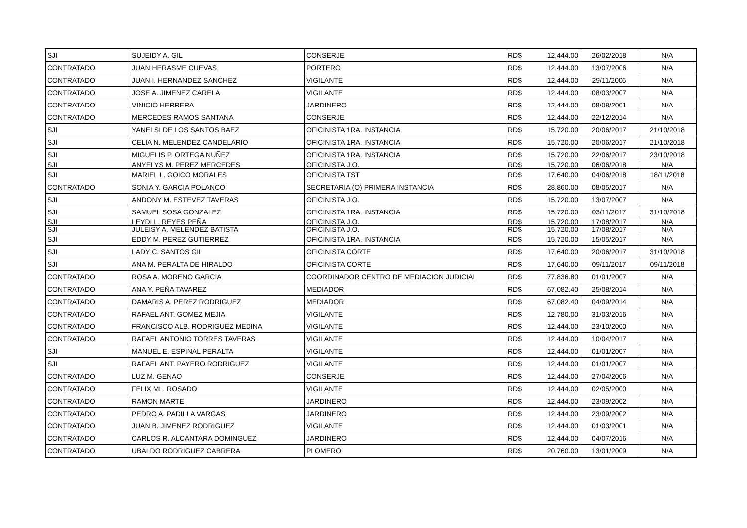| SJI | SUJEIDY A. GIL | CONSERJE | RD$ | 12,444.00 | 26/02/2018 | N/A |
| CONTRATADO | JUAN HERASME CUEVAS | PORTERO | RD$ | 12,444.00 | 13/07/2006 | N/A |
| CONTRATADO | JUAN I. HERNANDEZ SANCHEZ | VIGILANTE | RD$ | 12,444.00 | 29/11/2006 | N/A |
| CONTRATADO | JOSE A. JIMENEZ CARELA | VIGILANTE | RD$ | 12,444.00 | 08/03/2007 | N/A |
| CONTRATADO | VINICIO HERRERA | JARDINERO | RD$ | 12,444.00 | 08/08/2001 | N/A |
| CONTRATADO | MERCEDES RAMOS SANTANA | CONSERJE | RD$ | 12,444.00 | 22/12/2014 | N/A |
| SJI | YANELSI DE LOS SANTOS BAEZ | OFICINISTA 1RA. INSTANCIA | RD$ | 15,720.00 | 20/06/2017 | 21/10/2018 |
| SJI | CELIA N. MELENDEZ CANDELARIO | OFICINISTA 1RA. INSTANCIA | RD$ | 15,720.00 | 20/06/2017 | 21/10/2018 |
| SJI | MIGUELIS P. ORTEGA NUÑEZ | OFICINISTA 1RA. INSTANCIA | RD$ | 15,720.00 | 22/06/2017 | 23/10/2018 |
| SJI | ANYELYS M. PEREZ MERCEDES | OFICINISTA J.O. | RD$ | 15,720.00 | 06/06/2018 | N/A |
| SJI | MARIEL L. GOICO MORALES | OFICINISTA TST | RD$ | 17,640.00 | 04/06/2018 | 18/11/2018 |
| CONTRATADO | SONIA Y. GARCIA POLANCO | SECRETARIA (O) PRIMERA INSTANCIA | RD$ | 28,860.00 | 08/05/2017 | N/A |
| SJI | ANDONY M. ESTEVEZ TAVERAS | OFICINISTA J.O. | RD$ | 15,720.00 | 13/07/2007 | N/A |
| SJI | SAMUEL SOSA GONZALEZ | OFICINISTA 1RA. INSTANCIA | RD$ | 15,720.00 | 03/11/2017 | 31/10/2018 |
| SJI | LEYDI L. REYES PEÑA | OFICINISTA J.O. | RD$ | 15,720.00 | 17/08/2017 | N/A |
| SJI | JULEISY A. MELENDEZ BATISTA | OFICINISTA J.O. | RD$ | 15,720.00 | 17/08/2017 | N/A |
| SJI | EDDY M. PEREZ GUTIERREZ | OFICINISTA 1RA. INSTANCIA | RD$ | 15,720.00 | 15/05/2017 | N/A |
| SJI | LADY C. SANTOS GIL | OFICINISTA CORTE | RD$ | 17,640.00 | 20/06/2017 | 31/10/2018 |
| SJI | ANA M. PERALTA DE HIRALDO | OFICINISTA CORTE | RD$ | 17,640.00 | 09/11/2017 | 09/11/2018 |
| CONTRATADO | ROSA A. MORENO GARCIA | COORDINADOR CENTRO DE MEDIACION JUDICIAL | RD$ | 77,836.80 | 01/01/2007 | N/A |
| CONTRATADO | ANA Y. PEÑA TAVAREZ | MEDIADOR | RD$ | 67,082.40 | 25/08/2014 | N/A |
| CONTRATADO | DAMARIS A. PEREZ RODRIGUEZ | MEDIADOR | RD$ | 67,082.40 | 04/09/2014 | N/A |
| CONTRATADO | RAFAEL ANT. GOMEZ MEJIA | VIGILANTE | RD$ | 12,780.00 | 31/03/2016 | N/A |
| CONTRATADO | FRANCISCO ALB. RODRIGUEZ MEDINA | VIGILANTE | RD$ | 12,444.00 | 23/10/2000 | N/A |
| CONTRATADO | RAFAEL ANTONIO TORRES TAVERAS | VIGILANTE | RD$ | 12,444.00 | 10/04/2017 | N/A |
| SJI | MANUEL E. ESPINAL PERALTA | VIGILANTE | RD$ | 12,444.00 | 01/01/2007 | N/A |
| SJI | RAFAEL ANT. PAYERO RODRIGUEZ | VIGILANTE | RD$ | 12,444.00 | 01/01/2007 | N/A |
| CONTRATADO | LUZ M. GENAO | CONSERJE | RD$ | 12,444.00 | 27/04/2006 | N/A |
| CONTRATADO | FELIX ML. ROSADO | VIGILANTE | RD$ | 12,444.00 | 02/05/2000 | N/A |
| CONTRATADO | RAMON MARTE | JARDINERO | RD$ | 12,444.00 | 23/09/2002 | N/A |
| CONTRATADO | PEDRO A. PADILLA VARGAS | JARDINERO | RD$ | 12,444.00 | 23/09/2002 | N/A |
| CONTRATADO | JUAN B. JIMENEZ RODRIGUEZ | VIGILANTE | RD$ | 12,444.00 | 01/03/2001 | N/A |
| CONTRATADO | CARLOS R. ALCANTARA DOMINGUEZ | JARDINERO | RD$ | 12,444.00 | 04/07/2016 | N/A |
| CONTRATADO | UBALDO RODRIGUEZ CABRERA | PLOMERO | RD$ | 20,760.00 | 13/01/2009 | N/A |